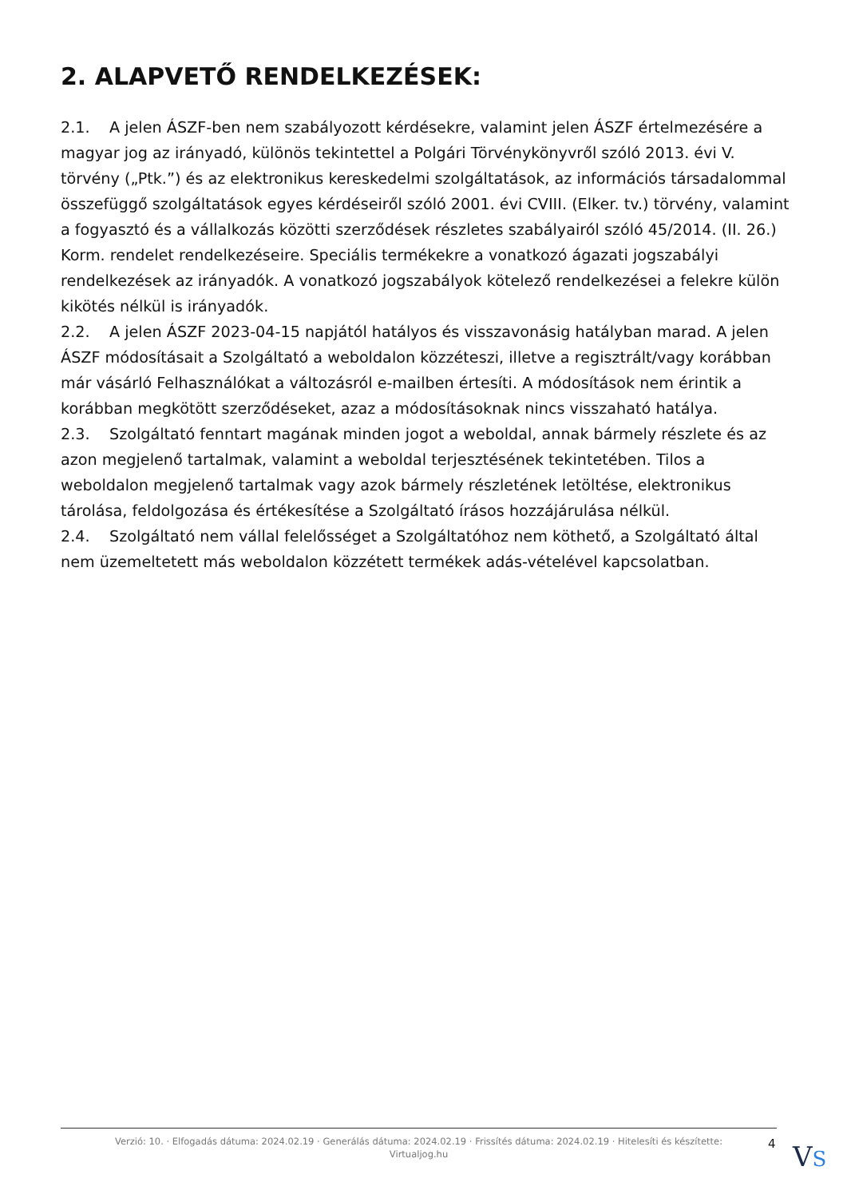2. ALAPVETŐ RENDELKEZÉSEK:
2.1. A jelen ÁSZF-ben nem szabályozott kérdésekre, valamint jelen ÁSZF értelmezésére a magyar jog az irányadó, különös tekintettel a Polgári Törvénykönyvről szóló 2013. évi V. törvény („Ptk.”) és az elektronikus kereskedelmi szolgáltatások, az információs társadalommal összefüggő szolgáltatások egyes kérdéseiről szóló 2001. évi CVIII. (Elker. tv.) törvény, valamint a fogyasztó és a vállalkozás közötti szerződések részletes szabályairól szóló 45/2014. (II. 26.) Korm. rendelet rendelkezéseire. Speciális termékekre a vonatkozó ágazati jogszabályi rendelkezések az irányadók. A vonatkozó jogszabályok kötelező rendelkezései a felekre külön kikötés nélkül is irányadók.
2.2. A jelen ÁSZF 2023-04-15 napjától hatályos és visszavonásig hatályban marad. A jelen ÁSZF módosításait a Szolgáltató a weboldalon közzéteszi, illetve a regisztrált/vagy korábban már vásárló Felhasználókat a változásról e-mailben értesíti. A módosítások nem érintik a korábban megkötött szerződéseket, azaz a módosításoknak nincs visszaható hatálya.
2.3. Szolgáltató fenntart magának minden jogot a weboldal, annak bármely részlete és az azon megjelenő tartalmak, valamint a weboldal terjesztésének tekintetében. Tilos a weboldalon megjelenő tartalmak vagy azok bármely részletének letöltése, elektronikus tárolása, feldolgozása és értékesítése a Szolgáltató írásos hozzájárulása nélkül.
2.4. Szolgáltató nem vállal felelősséget a Szolgáltatóhoz nem köthető, a Szolgáltató által nem üzemeltetett más weboldalon közzétett termékek adás-vételével kapcsolatban.
Verzió: 10. · Elfogadás dátuma: 2024.02.19 · Generálás dátuma: 2024.02.19 · Frissítés dátuma: 2024.02.19 · Hitelesíti és készítette: Virtualjog.hu
4 VS